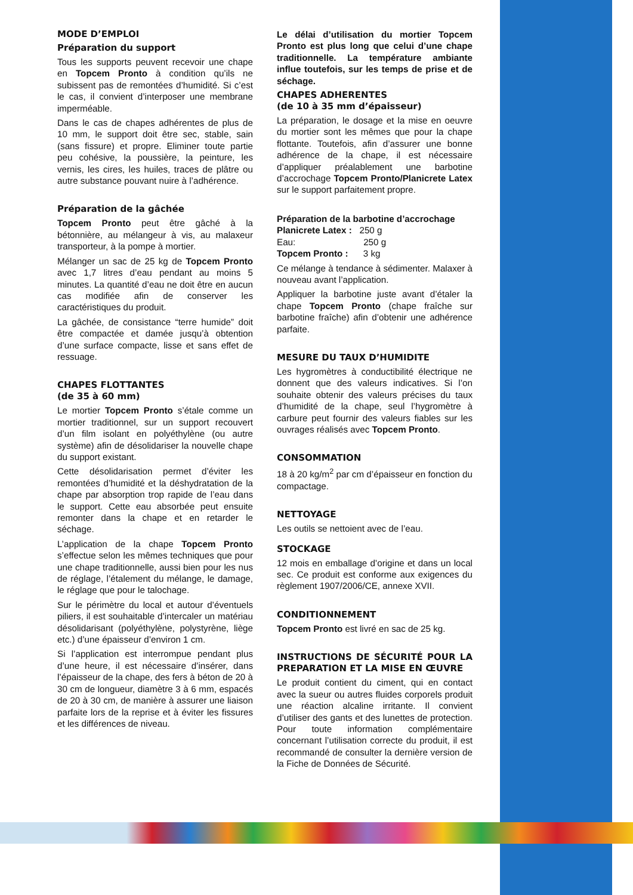MODE D’EMPLOI
Préparation du support
Tous les supports peuvent recevoir une chape en Topcem Pronto à condition qu’ils ne subissent pas de remontées d’humidité. Si c’est le cas, il convient d’interposer une membrane imperméable.
Dans le cas de chapes adhérentes de plus de 10 mm, le support doit être sec, stable, sain (sans fissure) et propre. Eliminer toute partie peu cohésive, la poussière, la peinture, les vernis, les cires, les huiles, traces de plâtre ou autre substance pouvant nuire à l’adhérence.
Préparation de la gâchée
Topcem Pronto peut être gâché à la bétonnière, au mélangeur à vis, au malaxeur transporteur, à la pompe à mortier.
Mélanger un sac de 25 kg de Topcem Pronto avec 1,7 litres d’eau pendant au moins 5 minutes. La quantité d’eau ne doit être en aucun cas modifiée afin de conserver les caractéristiques du produit.
La gâchée, de consistance “terre humide” doit être compactée et damée jusqu’à obtention d’une surface compacte, lisse et sans effet de ressuage.
CHAPES FLOTTANTES
(de 35 à 60 mm)
Le mortier Topcem Pronto s’étale comme un mortier traditionnel, sur un support recouvert d’un film isolant en polyéthylène (ou autre système) afin de désolidariser la nouvelle chape du support existant.
Cette désolidarisation permet d’éviter les remontées d’humidité et la déshydratation de la chape par absorption trop rapide de l’eau dans le support. Cette eau absorbée peut ensuite remonter dans la chape et en retarder le séchage.
L’application de la chape Topcem Pronto s’effectue selon les mêmes techniques que pour une chape traditionnelle, aussi bien pour les nus de réglage, l’étalement du mélange, le damage, le réglage que pour le talochage.
Sur le périmètre du local et autour d’éventuels piliers, il est souhaitable d’intercaler un matériau désolidarisant (polyéthylène, polystyrène, liège etc.) d’une épaisseur d’environ 1 cm.
Si l’application est interrompue pendant plus d’une heure, il est nécessaire d’insérer, dans l’épaisseur de la chape, des fers à béton de 20 à 30 cm de longueur, diamètre 3 à 6 mm, espacés de 20 à 30 cm, de manière à assurer une liaison parfaite lors de la reprise et à éviter les fissures et les différences de niveau.
Le délai d’utilisation du mortier Topcem Pronto est plus long que celui d’une chape traditionnelle. La température ambiante influe toutefois, sur les temps de prise et de séchage.
CHAPES ADHERENTES
(de 10 à 35 mm d’épaisseur)
La préparation, le dosage et la mise en oeuvre du mortier sont les mêmes que pour la chape flottante. Toutefois, afin d’assurer une bonne adhérence de la chape, il est nécessaire d’appliquer préalablement une barbotine d’accrochage Topcem Pronto/Planicrete Latex sur le support parfaitement propre.
Préparation de la barbotine d’accrochage
Planicrete Latex : 250 g
Eau: 250 g
Topcem Pronto : 3 kg
Ce mélange à tendance à sédimenter. Malaxer à nouveau avant l’application.
Appliquer la barbotine juste avant d’étaler la chape Topcem Pronto (chape fraîche sur barbotine fraîche) afin d’obtenir une adhérence parfaite.
MESURE DU TAUX D’HUMIDITE
Les hygromètres à conductibilité électrique ne donnent que des valeurs indicatives. Si l’on souhaite obtenir des valeurs précises du taux d’humidité de la chape, seul l’hygromètre à carbure peut fournir des valeurs fiables sur les ouvrages réalisés avec Topcem Pronto.
CONSOMMATION
18 à 20 kg/m<sup>2</sup> par cm d’épaisseur en fonction du compactage.
NETTOYAGE
Les outils se nettoient avec de l’eau.
STOCKAGE
12 mois en emballage d’origine et dans un local sec. Ce produit est conforme aux exigences du règlement 1907/2006/CE, annexe XVII.
CONDITIONNEMENT
Topcem Pronto est livré en sac de 25 kg.
INSTRUCTIONS DE SÉCURITÉ POUR LA PREPARATION ET LA MISE EN ŒUVRE
Le produit contient du ciment, qui en contact avec la sueur ou autres fluides corporels produit une réaction alcaline irritante. Il convient d’utiliser des gants et des lunettes de protection. Pour toute information complémentaire concernant l’utilisation correcte du produit, il est recommandé de consulter la dernière version de la Fiche de Données de Sécurité.